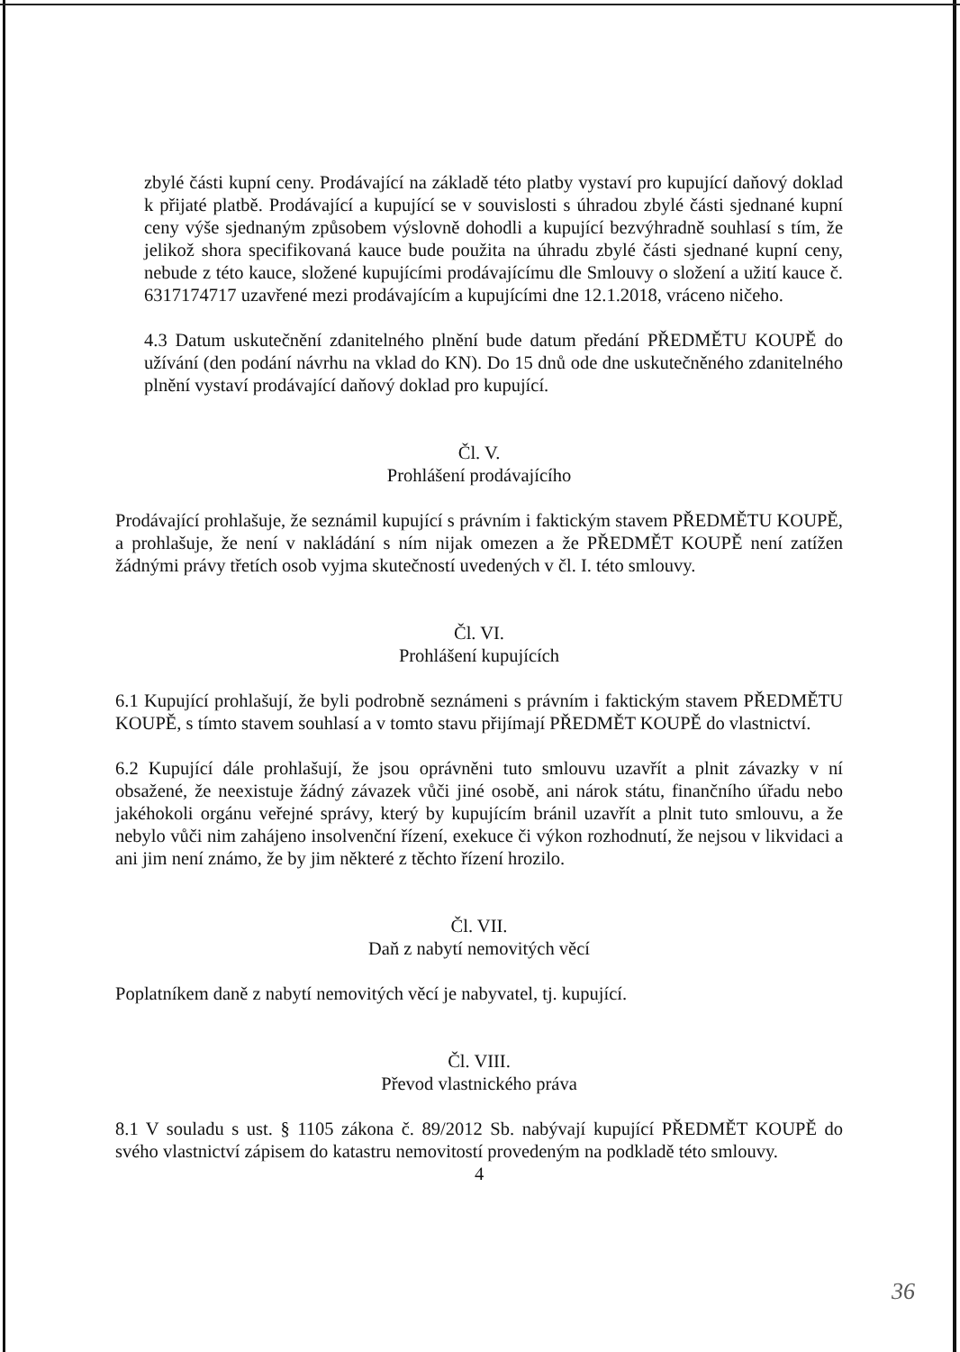zbylé části kupní ceny. Prodávající na základě této platby vystaví pro kupující daňový doklad k přijaté platbě. Prodávající a kupující se v souvislosti s úhradou zbylé části sjednané kupní ceny výše sjednaným způsobem výslovně dohodli a kupující bezvýhradně souhlasí s tím, že jelikož shora specifikovaná kauce bude použita na úhradu zbylé části sjednané kupní ceny, nebude z této kauce, složené kupujícími prodávajícímu dle Smlouvy o složení a užití kauce č. 6317174717 uzavřené mezi prodávajícím a kupujícími dne 12.1.2018, vráceno ničeho.
4.3 Datum uskutečnění zdanitelného plnění bude datum předání PŘEDMĚTU KOUPĚ do užívání (den podání návrhu na vklad do KN). Do 15 dnů ode dne uskutečněného zdanitelného plnění vystaví prodávající daňový doklad pro kupující.
Čl. V.
Prohlášení prodávajícího
Prodávající prohlašuje, že seznámil kupující s právním i faktickým stavem PŘEDMĚTU KOUPĚ, a prohlašuje, že není v nakládání s ním nijak omezen a že PŘEDMĚT KOUPĚ není zatížen žádnými právy třetích osob vyjma skutečností uvedených v čl. I. této smlouvy.
Čl. VI.
Prohlášení kupujících
6.1 Kupující prohlašují, že byli podrobně seznámeni s právním i faktickým stavem PŘEDMĚTU KOUPĚ, s tímto stavem souhlasí a v tomto stavu přijímají PŘEDMĚT KOUPĚ do vlastnictví.
6.2 Kupující dále prohlašují, že jsou oprávněni tuto smlouvu uzavřít a plnit závazky v ní obsažené, že neexistuje žádný závazek vůči jiné osobě, ani nárok státu, finančního úřadu nebo jakéhokoli orgánu veřejné správy, který by kupujícím bránil uzavřít a plnit tuto smlouvu, a že nebylo vůči nim zahájeno insolvenční řízení, exekuce či výkon rozhodnutí, že nejsou v likvidaci a ani jim není známo, že by jim některé z těchto řízení hrozilo.
Čl. VII.
Daň z nabytí nemovitých věcí
Poplatníkem daně z nabytí nemovitých věcí je nabyvatel, tj. kupující.
Čl. VIII.
Převod vlastnického práva
8.1 V souladu s ust. § 1105 zákona č. 89/2012 Sb. nabývají kupující PŘEDMĚT KOUPĚ do svého vlastnictví zápisem do katastru nemovitostí provedeným na podkladě této smlouvy.
4
36